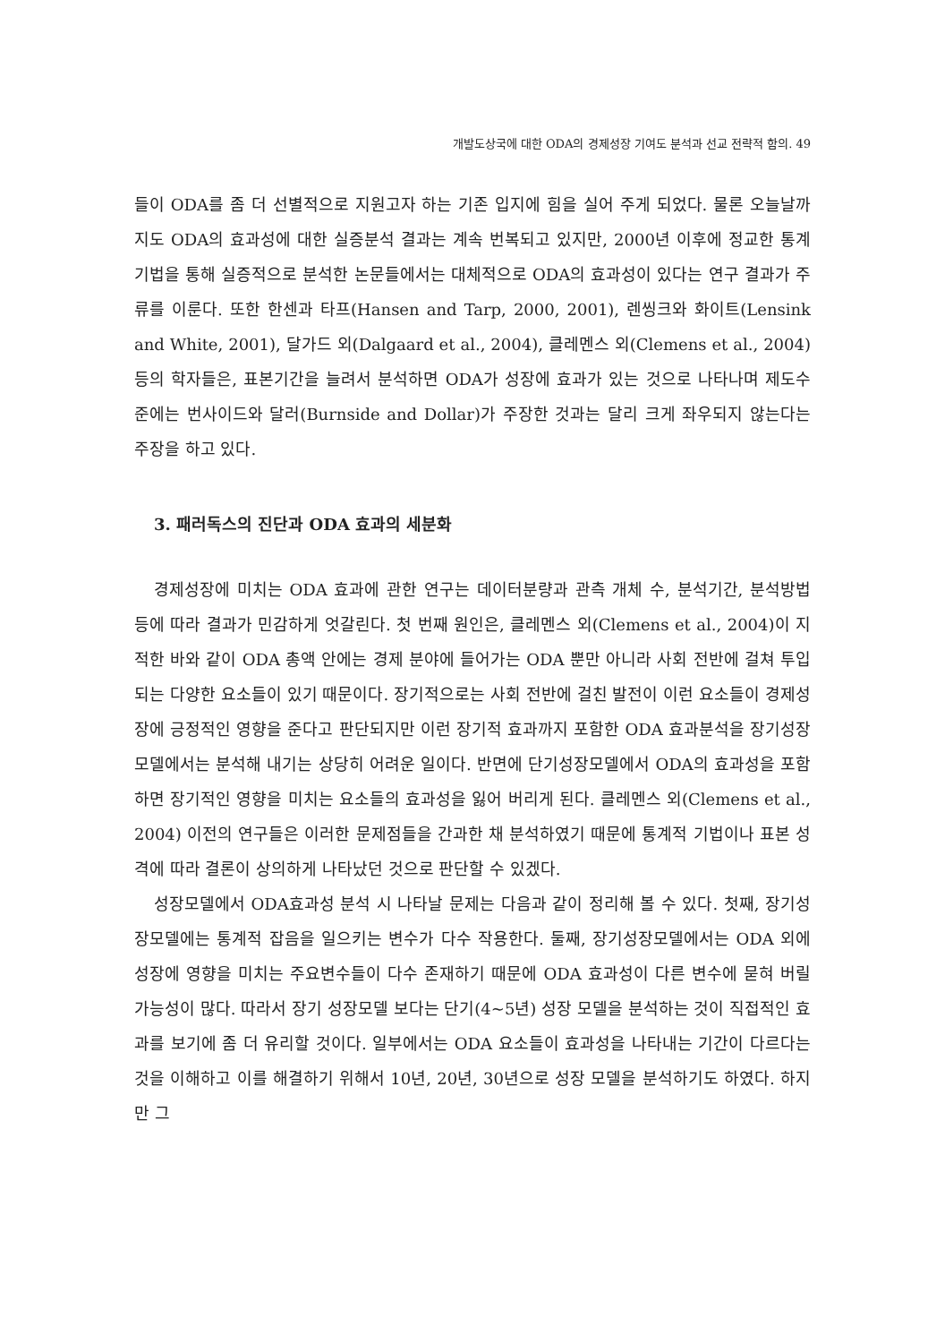개발도상국에 대한 ODA의 경제성장 기여도 분석과 선교 전략적 함의. 49
들이 ODA를 좀 더 선별적으로 지원고자 하는 기존 입지에 힘을 실어 주게 되었다. 물론 오늘날까지도 ODA의 효과성에 대한 실증분석 결과는 계속 번복되고 있지만, 2000년 이후에 정교한 통계기법을 통해 실증적으로 분석한 논문들에서는 대체적으로 ODA의 효과성이 있다는 연구 결과가 주류를 이룬다. 또한 한센과 타프(Hansen and Tarp, 2000, 2001), 렌씽크와 화이트(Lensink and White, 2001), 달가드 외(Dalgaard et al., 2004), 클레멘스 외(Clemens et al., 2004) 등의 학자들은, 표본기간을 늘려서 분석하면 ODA가 성장에 효과가 있는 것으로 나타나며 제도수준에는 번사이드와 달러(Burnside and Dollar)가 주장한 것과는 달리 크게 좌우되지 않는다는 주장을 하고 있다.
3. 패러독스의 진단과 ODA 효과의 세분화
경제성장에 미치는 ODA 효과에 관한 연구는 데이터분량과 관측 개체 수, 분석기간, 분석방법 등에 따라 결과가 민감하게 엇갈린다. 첫 번째 원인은, 클레멘스 외(Clemens et al., 2004)이 지적한 바와 같이 ODA 총액 안에는 경제 분야에 들어가는 ODA 뿐만 아니라 사회 전반에 걸쳐 투입되는 다양한 요소들이 있기 때문이다. 장기적으로는 사회 전반에 걸친 발전이 이런 요소들이 경제성장에 긍정적인 영향을 준다고 판단되지만 이런 장기적 효과까지 포함한 ODA 효과분석을 장기성장모델에서는 분석해 내기는 상당히 어려운 일이다. 반면에 단기성장모델에서 ODA의 효과성을 포함하면 장기적인 영향을 미치는 요소들의 효과성을 잃어 버리게 된다. 클레멘스 외(Clemens et al., 2004) 이전의 연구들은 이러한 문제점들을 간과한 채 분석하였기 때문에 통계적 기법이나 표본 성격에 따라 결론이 상의하게 나타났던 것으로 판단할 수 있겠다.
성장모델에서 ODA효과성 분석 시 나타날 문제는 다음과 같이 정리해 볼 수 있다. 첫째, 장기성장모델에는 통계적 잡음을 일으키는 변수가 다수 작용한다. 둘째, 장기성장모델에서는 ODA 외에 성장에 영향을 미치는 주요변수들이 다수 존재하기 때문에 ODA 효과성이 다른 변수에 묻혀 버릴 가능성이 많다. 따라서 장기 성장모델 보다는 단기(4~5년) 성장 모델을 분석하는 것이 직접적인 효과를 보기에 좀 더 유리할 것이다. 일부에서는 ODA 요소들이 효과성을 나타내는 기간이 다르다는 것을 이해하고 이를 해결하기 위해서 10년, 20년, 30년으로 성장 모델을 분석하기도 하였다. 하지만 그